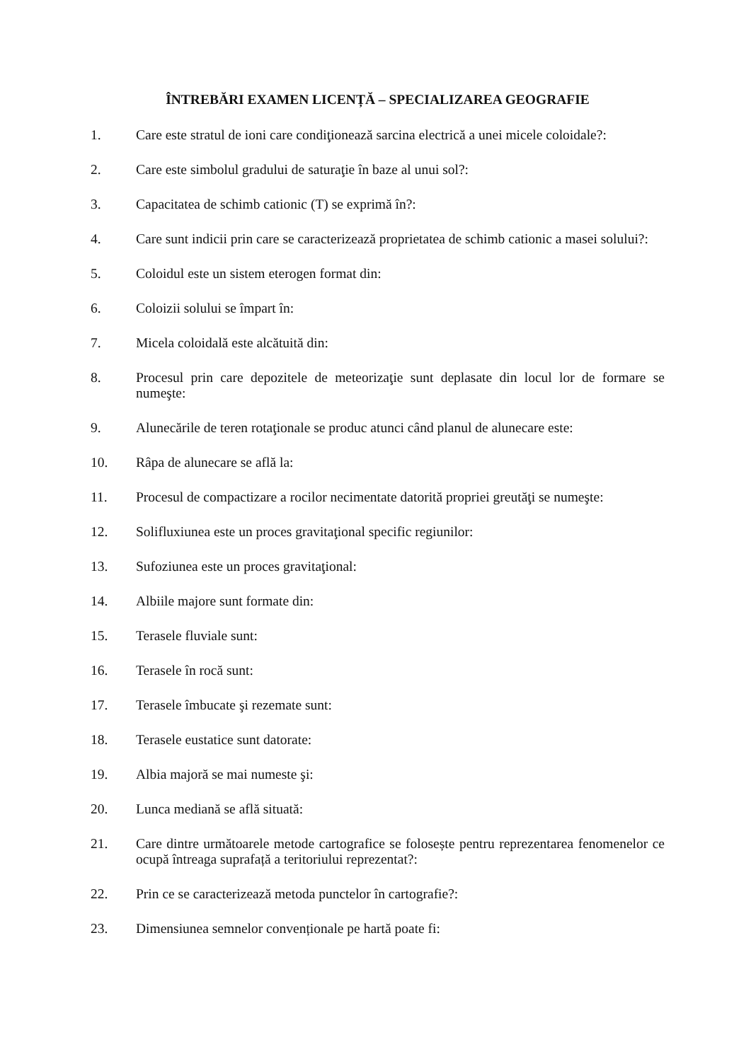ÎNTREBĂRI EXAMEN LICENȚĂ – SPECIALIZAREA GEOGRAFIE
1. Care este stratul de ioni care condiţionează sarcina electrică a unei micele coloidale?:
2. Care este simbolul gradului de saturaţie în baze al unui sol?:
3. Capacitatea de schimb cationic (T) se exprimă în?:
4. Care sunt indicii prin care se caracterizează proprietatea de schimb cationic a masei solului?:
5. Coloidul este un sistem eterogen format din:
6. Coloizii solului se împart în:
7. Micela coloidală este alcătuită din:
8. Procesul prin care depozitele de meteorizaţie sunt deplasate din locul lor de formare se numeşte:
9. Alunecările de teren rotaţionale se produc atunci când planul de alunecare este:
10. Râpa de alunecare se află la:
11. Procesul de compactizare a rocilor necimentate datorită propriei greutăţi se numeşte:
12. Solifluxiunea este un proces gravitaţional specific regiunilor:
13. Sufoziunea este un proces gravitaţional:
14. Albiile majore sunt formate din:
15. Terasele fluviale sunt:
16. Terasele în rocă sunt:
17. Terasele îmbucate şi rezemate sunt:
18. Terasele eustatice sunt datorate:
19. Albia majoră se mai numeste şi:
20. Lunca mediană se află situată:
21. Care dintre următoarele metode cartografice se folosește pentru reprezentarea fenomenelor ce ocupă întreaga suprafață a teritoriului reprezentat?:
22. Prin ce se caracterizează metoda punctelor în cartografie?:
23. Dimensiunea semnelor convenționale pe hartă poate fi: